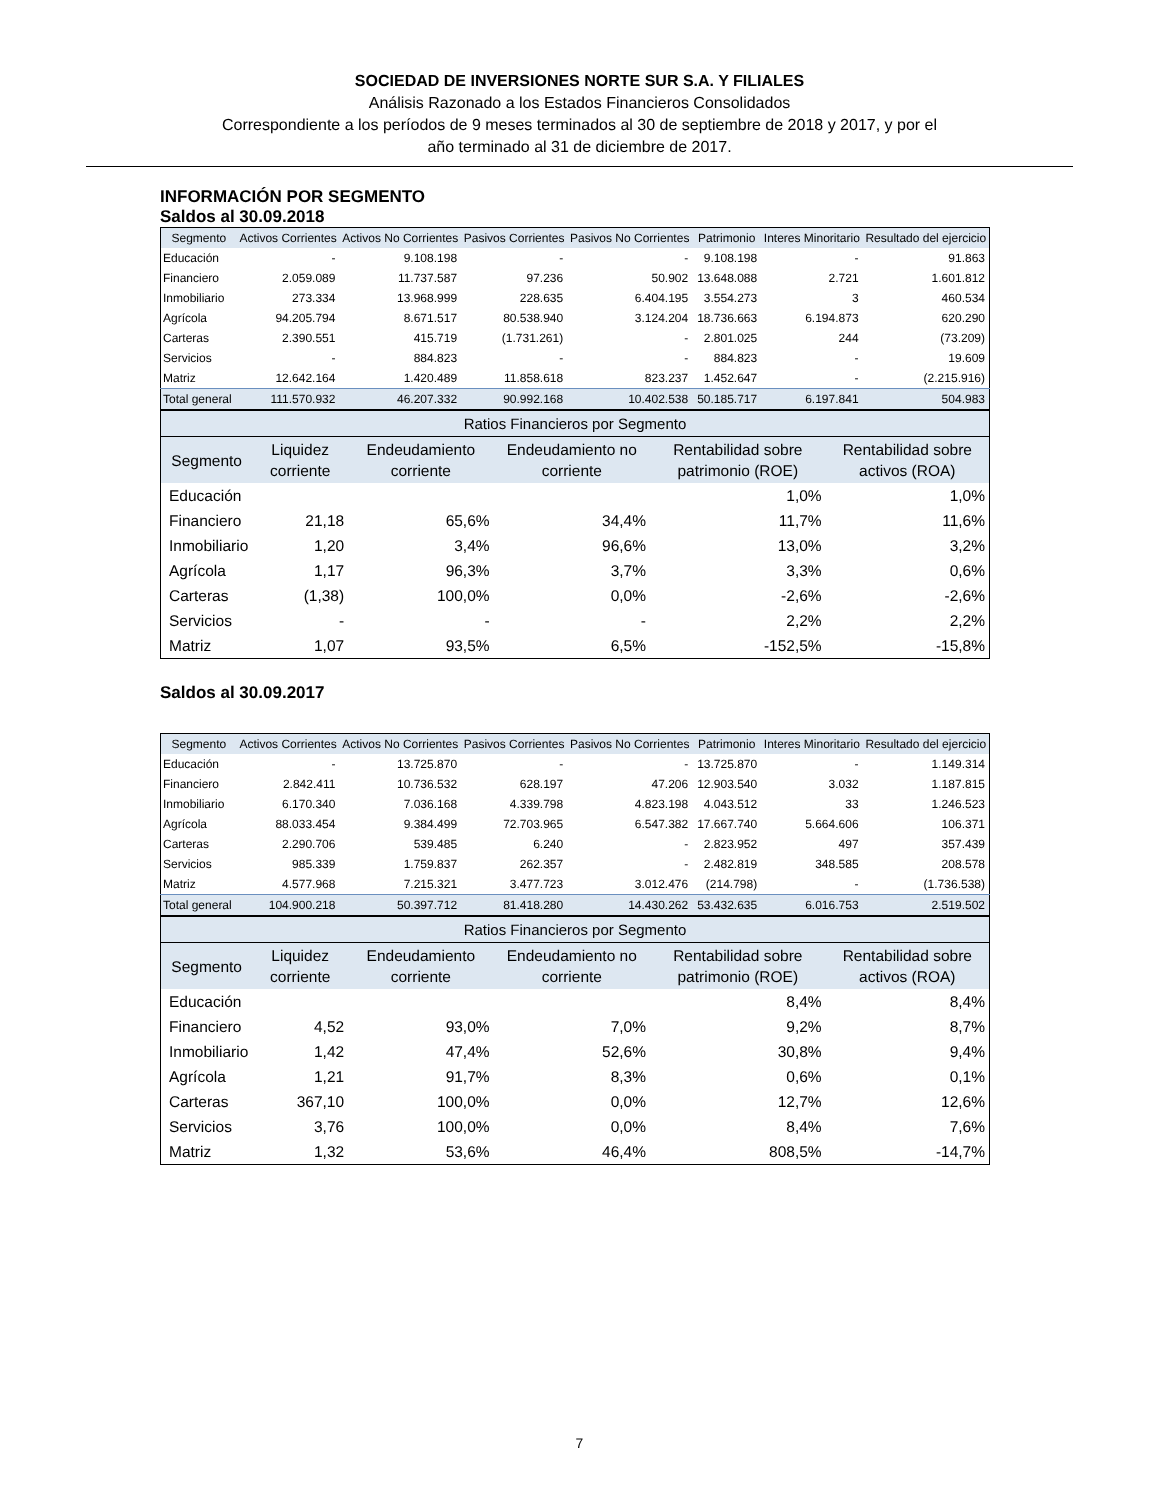SOCIEDAD DE INVERSIONES NORTE SUR S.A. Y FILIALES
Análisis Razonado a los Estados Financieros Consolidados
Correspondiente a los períodos de 9 meses terminados al 30 de septiembre de 2018 y 2017, y por el
año terminado al 31 de diciembre de 2017.
INFORMACIÓN POR SEGMENTO
Saldos al 30.09.2018
| Segmento | Activos Corrientes | Activos No Corrientes | Pasivos Corrientes | Pasivos No Corrientes | Patrimonio | Interes Minoritario | Resultado del ejercicio |
| --- | --- | --- | --- | --- | --- | --- | --- |
| Educación | - | 9.108.198 | - | - | 9.108.198 | - | 91.863 |
| Financiero | 2.059.089 | 11.737.587 | 97.236 | 50.902 | 13.648.088 | 2.721 | 1.601.812 |
| Inmobiliario | 273.334 | 13.968.999 | 228.635 | 6.404.195 | 3.554.273 | 3 | 460.534 |
| Agrícola | 94.205.794 | 8.671.517 | 80.538.940 | 3.124.204 | 18.736.663 | 6.194.873 | 620.290 |
| Carteras | 2.390.551 | 415.719 | (1.731.261) | - | 2.801.025 | 244 | (73.209) |
| Servicios | - | 884.823 | - | - | 884.823 | - | 19.609 |
| Matriz | 12.642.164 | 1.420.489 | 11.858.618 | 823.237 | 1.452.647 | - | (2.215.916) |
| Total general | 111.570.932 | 46.207.332 | 90.992.168 | 10.402.538 | 50.185.717 | 6.197.841 | 504.983 |
| Ratios Financieros por Segmento | | | | | |
| --- | --- | --- | --- | --- | --- |
| Segmento | Liquidez corriente | Endeudamiento corriente | Endeudamiento no corriente | Rentabilidad sobre patrimonio (ROE) | Rentabilidad sobre activos (ROA) |
| Educación | | | | 1,0% | 1,0% |
| Financiero | 21,18 | 65,6% | 34,4% | 11,7% | 11,6% |
| Inmobiliario | 1,20 | 3,4% | 96,6% | 13,0% | 3,2% |
| Agrícola | 1,17 | 96,3% | 3,7% | 3,3% | 0,6% |
| Carteras | (1,38) | 100,0% | 0,0% | -2,6% | -2,6% |
| Servicios | - | - | - | 2,2% | 2,2% |
| Matriz | 1,07 | 93,5% | 6,5% | -152,5% | -15,8% |
Saldos al 30.09.2017
| Segmento | Activos Corrientes | Activos No Corrientes | Pasivos Corrientes | Pasivos No Corrientes | Patrimonio | Interes Minoritario | Resultado del ejercicio |
| --- | --- | --- | --- | --- | --- | --- | --- |
| Educación | - | 13.725.870 | - | - | 13.725.870 | - | 1.149.314 |
| Financiero | 2.842.411 | 10.736.532 | 628.197 | 47.206 | 12.903.540 | 3.032 | 1.187.815 |
| Inmobiliario | 6.170.340 | 7.036.168 | 4.339.798 | 4.823.198 | 4.043.512 | 33 | 1.246.523 |
| Agrícola | 88.033.454 | 9.384.499 | 72.703.965 | 6.547.382 | 17.667.740 | 5.664.606 | 106.371 |
| Carteras | 2.290.706 | 539.485 | 6.240 | - | 2.823.952 | 497 | 357.439 |
| Servicios | 985.339 | 1.759.837 | 262.357 | - | 2.482.819 | 348.585 | 208.578 |
| Matriz | 4.577.968 | 7.215.321 | 3.477.723 | 3.012.476 | (214.798) | - | (1.736.538) |
| Total general | 104.900.218 | 50.397.712 | 81.418.280 | 14.430.262 | 53.432.635 | 6.016.753 | 2.519.502 |
| Ratios Financieros por Segmento | | | | | |
| --- | --- | --- | --- | --- | --- |
| Segmento | Liquidez corriente | Endeudamiento corriente | Endeudamiento no corriente | Rentabilidad sobre patrimonio (ROE) | Rentabilidad sobre activos (ROA) |
| Educación | | | | 8,4% | 8,4% |
| Financiero | 4,52 | 93,0% | 7,0% | 9,2% | 8,7% |
| Inmobiliario | 1,42 | 47,4% | 52,6% | 30,8% | 9,4% |
| Agrícola | 1,21 | 91,7% | 8,3% | 0,6% | 0,1% |
| Carteras | 367,10 | 100,0% | 0,0% | 12,7% | 12,6% |
| Servicios | 3,76 | 100,0% | 0,0% | 8,4% | 7,6% |
| Matriz | 1,32 | 53,6% | 46,4% | 808,5% | -14,7% |
7